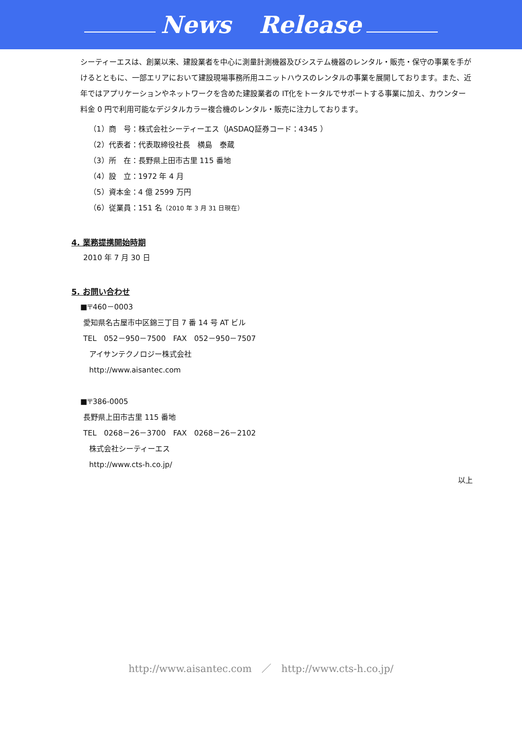News Release
シーティーエスは、創業以来、建設業者を中心に測量計測機器及びシステム機器のレンタル・販売・保守の事業を手がけるとともに、一部エリアにおいて建設現場事務所用ユニットハウスのレンタルの事業を展開しております。また、近年ではアプリケーションやネットワークを含めた建設業者の IT化をトータルでサポートする事業に加え、カウンター料金 0 円で利用可能なデジタルカラー複合機のレンタル・販売に注力しております。
（1）商　号：株式会社シーティーエス（JASDAQ証券コード：4345 ）
（2）代表者：代表取締役社長　横島　泰蔵
（3）所　在：長野県上田市古里 115 番地
（4）設　立：1972 年 4 月
（5）資本金：4 億 2599 万円
（6）従業員：151 名（2010 年 3 月 31 日現在）
4. 業務提携開始時期
2010 年 7 月 30 日
5. お問い合わせ
■〒460－0003
愛知県名古屋市中区錦三丁目 7 番 14 号 AT ビル
TEL　052－950－7500　FAX　052－950－7507
アイサンテクノロジー株式会社
http://www.aisantec.com
■〒386-0005
長野県上田市古里 115 番地
TEL　0268－26－3700　FAX　0268－26－2102
株式会社シーティーエス
http://www.cts-h.co.jp/
以上
http://www.aisantec.com　／　http://www.cts-h.co.jp/